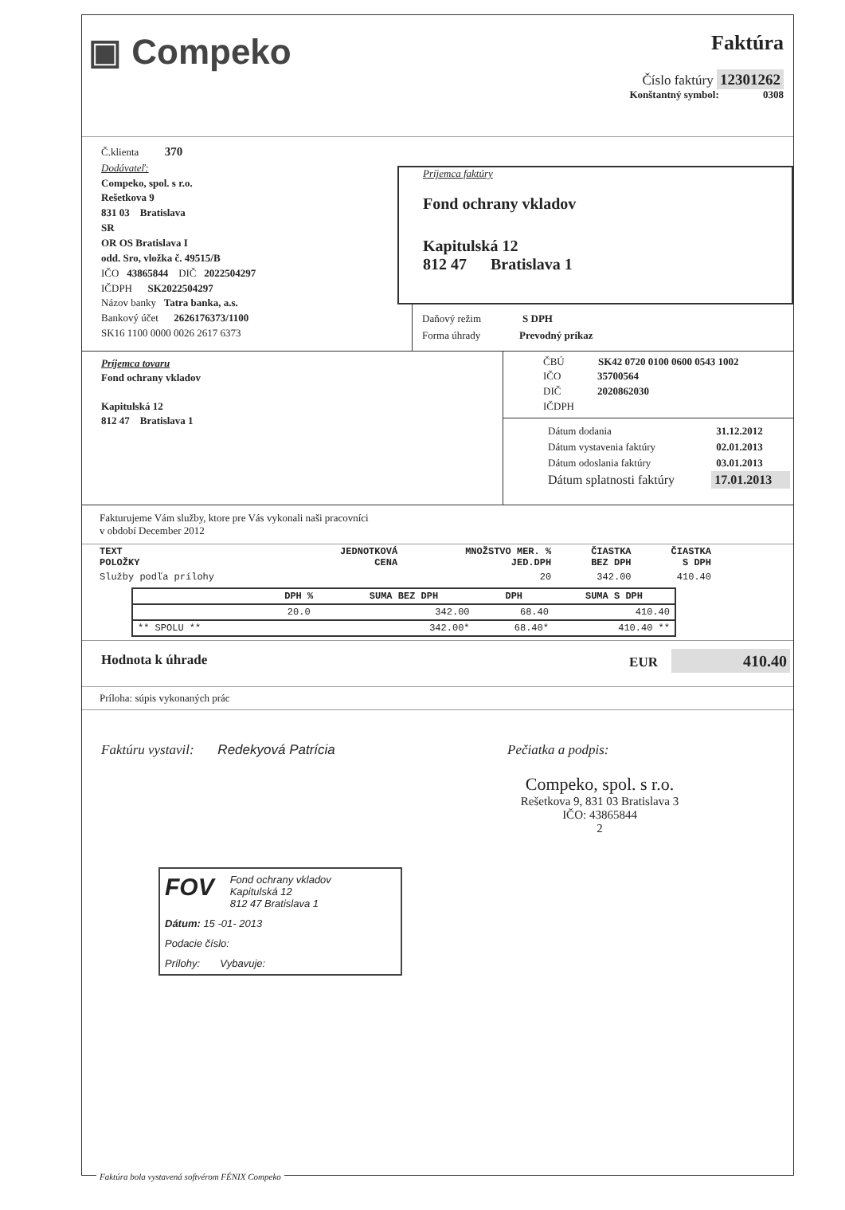▣ Compeko
Faktúra
Číslo faktúry 12301262
Konštantný symbol: 0308
Č.klienta 370
Dodávateľ:
Compeko, spol. s r.o.
Rešetkova 9
831 03 Bratislava
SR
OR OS Bratislava I
odd. Sro, vložka č. 49515/B
IČO 43865844 DIČ 2022504297
IČDPH SK2022504297
Názov banky Tatra banka, a.s.
Bankový účet 2626176373/1100
SK16 1100 0000 0026 2617 6373
Príjemca faktúry
Fond ochrany vkladov
Kapitulská 12
812 47 Bratislava 1
Daňový režim S DPH
Forma úhrady Prevodný príkaz
Príjemca tovaru
Fond ochrany vkladov
Kapitulská 12
812 47 Bratislava 1
ČBÚ SK42 0720 0100 0600 0543 1002
IČO 35700564
DIČ 2020862030
IČDPH
| Dátum dodania | 31.12.2012 |
| Dátum vystavenia faktúry | 02.01.2013 |
| Dátum odoslania faktúry | 03.01.2013 |
| Dátum splatnosti faktúry | 17.01.2013 |
Fakturujeme Vám služby, ktore pre Vás vykonali naši pracovníci
v období December 2012
| TEXT POLOŽKY | JEDNOTKOVÁ CENA | MNOŽSTVO MER. % JED.DPH | ČIASTKA BEZ DPH | ČIASTKA S DPH |
| --- | --- | --- | --- | --- |
| Služby podľa prílohy | | 20 | 342.00 | 410.40 |
| | DPH % | SUMA BEZ DPH | DPH | SUMA S DPH |
| --- | --- | --- | --- | --- |
| | 20.0 | 342.00 | 68.40 | 410.40 |
| ** SPOLU ** | | 342.00* | 68.40* | 410.40 ** |
Hodnota k úhrade EUR 410.40
Príloha: súpis vykonaných prác
Faktúru vystavil: Redekyová Patrícia Pečiatka a podpis:
Compeko, spol. s r.o.
Rešetkova 9, 831 03 Bratislava 3
IČO: 43865844
2
FOV
Fond ochrany vkladov
Kapitulská 12
812 47 Bratislava 1
Dátum: 15 -01- 2013
Podacie číslo:
Prílohy: Vybavuje:
Faktúra bola vystavená softvérom FÉNIX Compeko